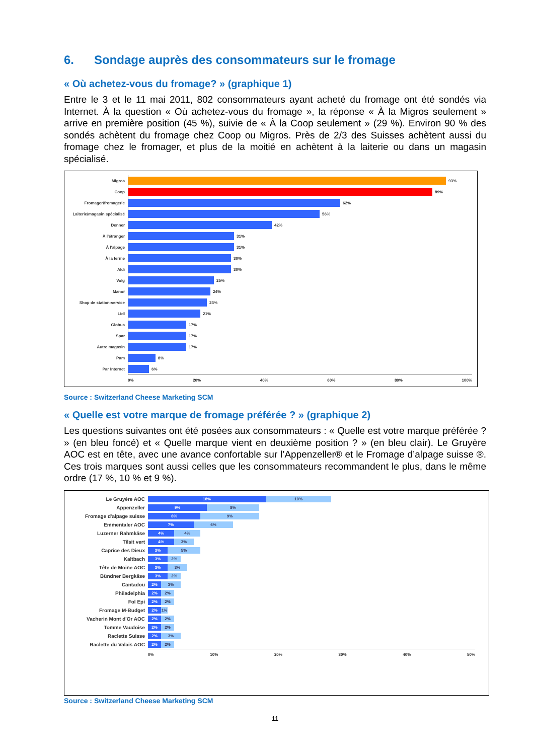6. Sondage auprès des consommateurs sur le fromage
« Où achetez-vous du fromage? » (graphique 1)
Entre le 3 et le 11 mai 2011, 802 consommateurs ayant acheté du fromage ont été sondés via Internet. À la question « Où achetez-vous du fromage », la réponse « À la Migros seulement » arrive en première position (45 %), suivie de « À la Coop seulement » (29 %). Environ 90 % des sondés achètent du fromage chez Coop ou Migros. Près de 2/3 des Suisses achètent aussi du fromage chez le fromager, et plus de la moitié en achètent à la laiterie ou dans un magasin spécialisé.
Migros
93%
Coop
89%
Fromager/fromagerie
62%
Laiterie/magasin spécialisé
56%
Denner
42%
À l'étranger
31%
À l'alpage
31%
À la ferme
30%
Aldi
30%
Volg
25%
Manor
24%
Shop de station-service
23%
Lidl
21%
Globus
17%
Spar
17%
Autre magasin
17%
Pam
8%
Par Internet
6%
0% 20% 40% 60% 80% 100%
Source : Switzerland Cheese Marketing SCM
« Quelle est votre marque de fromage préférée ? » (graphique 2)
Les questions suivantes ont été posées aux consommateurs : « Quelle est votre marque préférée ? » (en bleu foncé) et « Quelle marque vient en deuxième position ? » (en bleu clair). Le Gruyère AOC est en tête, avec une avance confortable sur l’Appenzeller® et le Fromage d’alpage suisse ®. Ces trois marques sont aussi celles que les consommateurs recommandent le plus, dans le même ordre (17 %, 10 % et 9 %).
Le Gruyère AOC
18% 10%
Appenzeller
9% 8%
Fromage d'alpage suisse
8% 9%
Emmentaler AOC
7% 6%
Luzerner Rahmkäse
4% 4%
Tilsit vert
4% 3%
Caprice des Dieux
3% 5%
Kaltbach
3% 2%
Tête de Moine AOC
3% 3%
Bündner Bergkäse
3% 2%
Cantadou
2% 3%
Philadelphia
2% 2%
Fol Epi
2% 2%
Fromage M-Budget
2% 1%
Vacherin Mont d'Or AOC
2% 2%
Tomme Vaudoise
2% 2%
Raclette Suisse
2% 3%
Raclette du Valais AOC
2% 2%
0% 10% 20% 30% 40% 50%
Source : Switzerland Cheese Marketing SCM
11